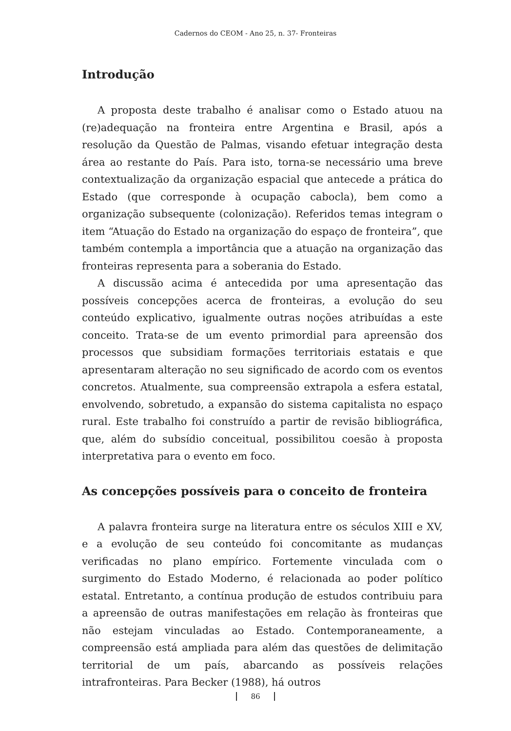Cadernos do CEOM - Ano 25, n. 37- Fronteiras
Introdução
A proposta deste trabalho é analisar como o Estado atuou na (re)adequação na fronteira entre Argentina e Brasil, após a resolução da Questão de Palmas, visando efetuar integração desta área ao restante do País. Para isto, torna-se necessário uma breve contextualização da organização espacial que antecede a prática do Estado (que corresponde à ocupação cabocla), bem como a organização subsequente (colonização). Referidos temas integram o item “Atuação do Estado na organização do espaço de fronteira”, que também contempla a importância que a atuação na organização das fronteiras representa para a soberania do Estado.
A discussão acima é antecedida por uma apresentação das possíveis concepções acerca de fronteiras, a evolução do seu conteúdo explicativo, igualmente outras noções atribuídas a este conceito. Trata-se de um evento primordial para apreensão dos processos que subsidiam formações territoriais estatais e que apresentaram alteração no seu significado de acordo com os eventos concretos. Atualmente, sua compreensão extrapola a esfera estatal, envolvendo, sobretudo, a expansão do sistema capitalista no espaço rural. Este trabalho foi construído a partir de revisão bibliográfica, que, além do subsídio conceitual, possibilitou coesão à proposta interpretativa para o evento em foco.
As concepções possíveis para o conceito de fronteira
A palavra fronteira surge na literatura entre os séculos XIII e XV, e a evolução de seu conteúdo foi concomitante as mudanças verificadas no plano empírico. Fortemente vinculada com o surgimento do Estado Moderno, é relacionada ao poder político estatal. Entretanto, a contínua produção de estudos contribuiu para a apreensão de outras manifestações em relação às fronteiras que não estejam vinculadas ao Estado. Contemporaneamente, a compreensão está ampliada para além das questões de delimitação territorial de um país, abarcando as possíveis relações intrafronteiras. Para Becker (1988), há outros
86